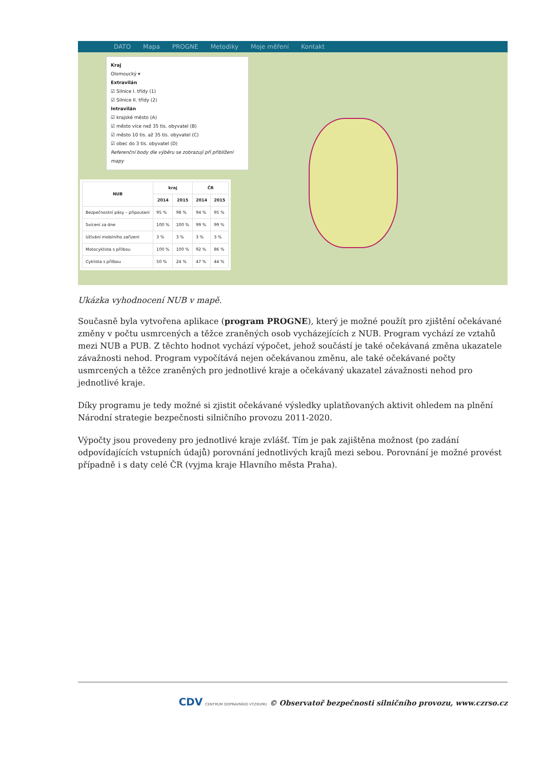DATO Mapa PROGNE Metodiky Moje měření Kontakt
Kraj
Olomoucký ▾
Extravilán
☑ Silnice I. třídy (1)
☑ Silnice II. třídy (2)
Intravilán
☑ krajské město (A)
☑ město více než 35 tis. obyvatel (B)
☑ město 10 tis. až 35 tis. obyvatel (C)
☑ obec do 3 tis. obyvatel (D)
Referenční body dle výběru se zobrazují při přiblížení mapy
| NUB | kraj | | ČR | |
| --- | --- | --- | --- | --- |
| | 2014 | 2015 | 2014 | 2015 |
| Bezpečnostní pásy – připoutaní | 95 % | 98 % | 94 % | 95 % |
| Svícení za dne | 100 % | 100 % | 99 % | 99 % |
| Užívání mobilního zařízení | 3 % | 3 % | 3 % | 3 % |
| Motocyklista s přilbou | 100 % | 100 % | 92 % | 86 % |
| Cyklista s přilbou | 50 % | 24 % | 47 % | 44 % |
Ukázka vyhodnocení NUB v mapě.
Současně byla vytvořena aplikace (program PROGNE), který je možné použít pro zjištění očekávané změny v počtu usmrcených a těžce zraněných osob vycházejících z NUB. Program vychází ze vztahů mezi NUB a PUB. Z těchto hodnot vychází výpočet, jehož součástí je také očekávaná změna ukazatele závažnosti nehod. Program vypočítává nejen očekávanou změnu, ale také očekávané počty usmrcených a těžce zraněných pro jednotlivé kraje a očekávaný ukazatel závažnosti nehod pro jednotlivé kraje.
Díky programu je tedy možné si zjistit očekávané výsledky uplatňovaných aktivit ohledem na plnění Národní strategie bezpečnosti silničního provozu 2011-2020.
Výpočty jsou provedeny pro jednotlivé kraje zvlášť. Tím je pak zajištěna možnost (po zadání odpovídajících vstupních údajů) porovnání jednotlivých krajů mezi sebou. Porovnání je možné provést případně i s daty celé ČR (vyjma kraje Hlavního města Praha).
CDV CENTRUM DOPRAVNÍHO VÝZKUMU © Observatoř bezpečnosti silničního provozu, www.czrso.cz